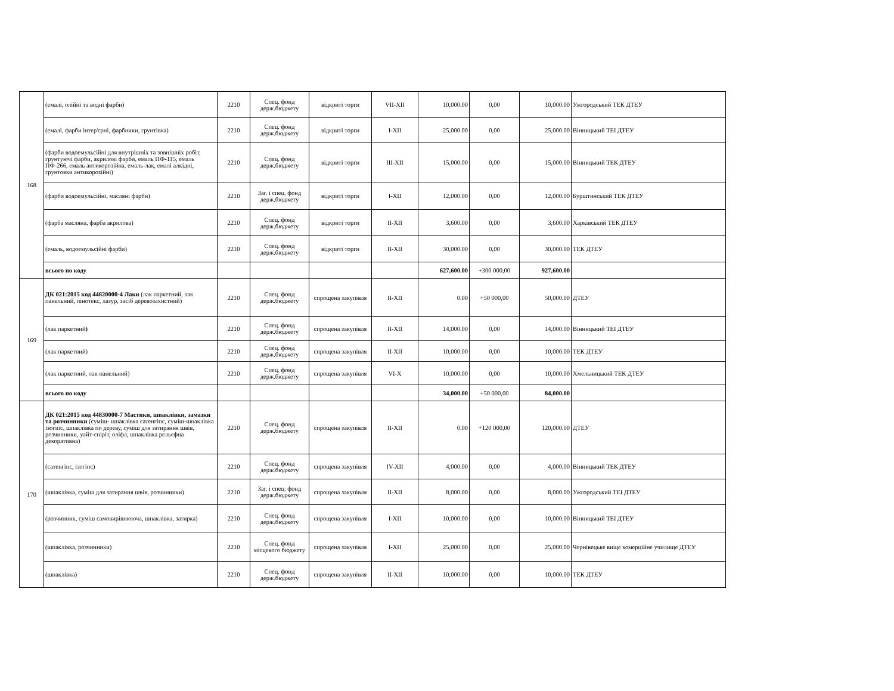| 168 | (емалі, олійні та водні фарби) | 2210 | Спец. фонд держ.бюджету | відкриті торги | VII-XII | 10,000.00 | 0,00 | 10,000.00 | Ужгородський ТЕК ДТЕУ |
| | (емалі, фарби інтер'єрні, фарбники, грунтівка) | 2210 | Спец. фонд держ.бюджету | відкриті торги | I-XII | 25,000.00 | 0,00 | 25,000.00 | Вінницький ТЕІ ДТЕУ |
| | (фарби водоемульсійні для внутрішніх та зовнішніх робіт, грунтуючі фарби, акрилові фарби, емаль ПФ-115, емаль ПФ-266, емаль антикорозійна, емаль-лак, емалі алкідні, грунтовки антикорозійні) | 2210 | Спец. фонд держ.бюджету | відкриті торги | III-XII | 15,000.00 | 0,00 | 15,000.00 | Вінницький ТЕК ДТЕУ |
| | (фарби водоемульсійні, масляні фарби) | 2210 | Заг. і спец. фонд держ.бюджету | відкриті торги | I-XII | 12,000.00 | 0,00 | 12,000.00 | Бурштинський ТЕК ДТЕУ |
| | (фарба масляна, фарба акрилова) | 2210 | Спец. фонд держ.бюджету | відкриті торги | II-XII | 3,600.00 | 0,00 | 3,600.00 | Харківський ТЕК ДТЕУ |
| | (емаль, водоемульсійні фарби) | 2210 | Спец. фонд держ.бюджету | відкриті торги | II-XII | 30,000.00 | 0,00 | 30,000.00 | ТЕК ДТЕУ |
| | всього по коду | | | | | 627,600.00 | +300 000,00 | 927,600.00 | |
| 169 | ДК 021:2015 код 44820000-4 Лаки (лак паркетний, лак панельний, пінотекс, лазур, засіб деревозахистний) | 2210 | Спец. фонд держ.бюджету | спрощена закупівля | II-XII | 0.00 | +50 000,00 | 50,000.00 | ДТЕУ |
| | (лак паркетний ) | 2210 | Спец. фонд держ.бюджету | спрощена закупівля | II-XII | 14,000.00 | 0,00 | 14,000.00 | Вінницький ТЕІ ДТЕУ |
| | (лак паркетний) | 2210 | Спец. фонд держ.бюджету | спрощена закупівля | II-XII | 10,000.00 | 0,00 | 10,000.00 | ТЕК ДТЕУ |
| | (лак паркетний, лак панельний) | 2210 | Спец. фонд держ.бюджету | спрощена закупівля | VI-X | 10,000.00 | 0,00 | 10,000.00 | Хмельницький ТЕК ДТЕУ |
| | всього по коду | | | | | 34,000.00 | +50 000,00 | 84,000.00 | |
| 170 | ДК 021:2015 код 44830000-7 Мастики, шпаклівки, замазки та розчинники (суміш- шпаклівка сатенгіпс, суміш-шпаклівка ізогіпс, шпаклівка по дереву, суміш для затирання швів, розчинники, уайт-спіріт, оліфа, шпаклівка рельєфна декоративна) | 2210 | Спец. фонд держ.бюджету | спрощена закупівля | II-XII | 0.00 | +120 000,00 | 120,000.00 | ДТЕУ |
| | (сатенгіпс, ізогіпс) | 2210 | Спец. фонд держ.бюджету | спрощена закупівля | IV-XII | 4,000.00 | 0,00 | 4,000.00 | Вінницький ТЕК ДТЕУ |
| | (шпаклівка, суміш для затирання швів, розчинники) | 2210 | Заг. і спец. фонд держ.бюджету | спрощена закупівля | II-XII | 8,000.00 | 0,00 | 8,000.00 | Ужгородський ТЕІ ДТЕУ |
| | (розчинник, суміш самовирівнююча, шпаклівка, затирка) | 2210 | Спец. фонд держ.бюджету | спрощена закупівля | I-XII | 10,000.00 | 0,00 | 10,000.00 | Вінницький ТЕІ ДТЕУ |
| | (шпаклівка, розчинники) | 2210 | Спец. фонд місцевого бюджету | спрощена закупівля | I-XII | 25,000.00 | 0,00 | 25,000.00 | Чернівецьке вище комерційне училище ДТЕУ |
| | (шпаклівка) | 2210 | Спец. фонд держ.бюджету | спрощена закупівля | II-XII | 10,000.00 | 0,00 | 10,000.00 | ТЕК ДТЕУ |